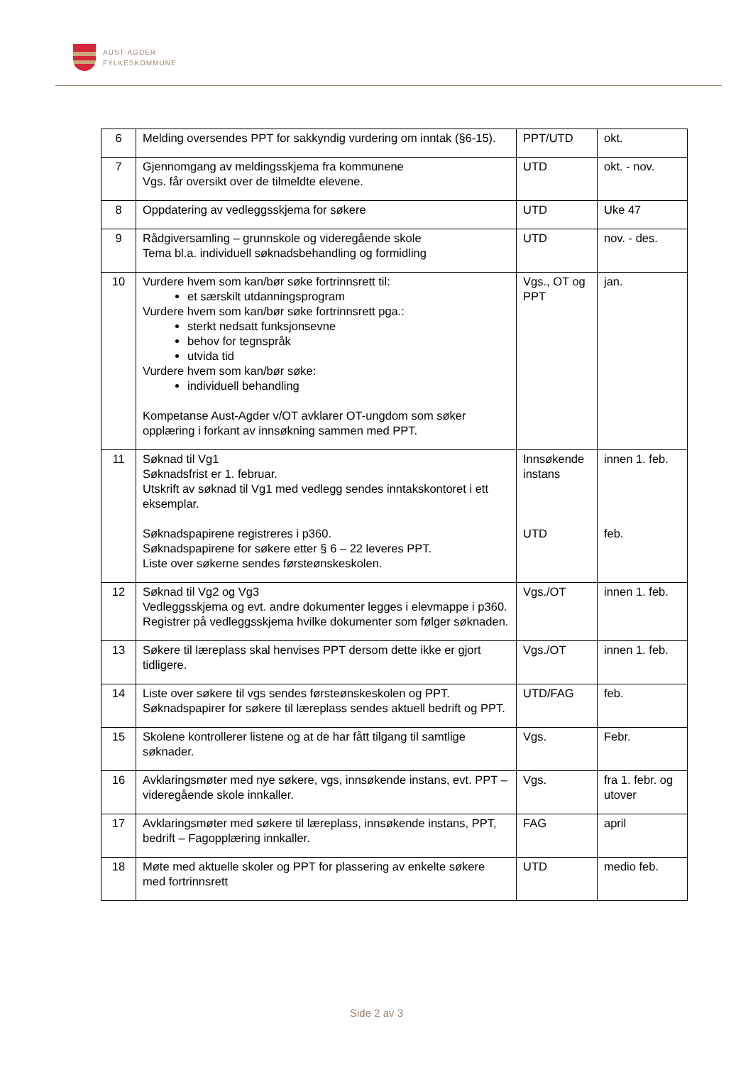AUST-AGDER
FYLKESKOMMUNE
| 6 | Melding oversendes PPT for sakkyndig vurdering om inntak (§6-15). | PPT/UTD | okt. |
| 7 | Gjennomgang av meldingsskjema fra kommunene Vgs. får oversikt over de tilmeldte elevene. | UTD | okt. - nov. |
| 8 | Oppdatering av vedleggsskjema for søkere | UTD | Uke 47 |
| 9 | Rådgiversamling – grunnskole og videregående skole Tema bl.a. individuell søknadsbehandling og formidling | UTD | nov. - des. |
| 10 | Vurdere hvem som kan/bør søke fortrinnsrett til: et særskilt utdanningsprogram Vurdere hvem som kan/bør søke fortrinnsrett pga.: sterkt nedsatt funksjonsevne behov for tegnspråk utvida tid Vurdere hvem som kan/bør søke: individuell behandling Kompetanse Aust-Agder v/OT avklarer OT-ungdom som søker opplæring i forkant av innsøkning sammen med PPT. | Vgs., OT og PPT | jan. |
| 11 | Søknad til Vg1 Søknadsfrist er 1. februar. Utskrift av søknad til Vg1 med vedlegg sendes inntakskontoret i ett eksemplar. Søknadspapirene registreres i p360. Søknadspapirene for søkere etter § 6 – 22 leveres PPT. Liste over søkerne sendes førsteønskeskolen. | Innsøkende instans UTD | innen 1. feb. feb. |
| 12 | Søknad til Vg2 og Vg3 Vedleggsskjema og evt. andre dokumenter legges i elevmappe i p360. Registrer på vedleggsskjema hvilke dokumenter som følger søknaden. | Vgs./OT | innen 1. feb. |
| 13 | Søkere til læreplass skal henvises PPT dersom dette ikke er gjort tidligere. | Vgs./OT | innen 1. feb. |
| 14 | Liste over søkere til vgs sendes førsteønskeskolen og PPT. Søknadspapirer for søkere til læreplass sendes aktuell bedrift og PPT. | UTD/FAG | feb. |
| 15 | Skolene kontrollerer listene og at de har fått tilgang til samtlige søknader. | Vgs. | Febr. |
| 16 | Avklaringsmøter med nye søkere, vgs, innsøkende instans, evt. PPT – videregående skole innkaller. | Vgs. | fra 1. febr. og utover |
| 17 | Avklaringsmøter med søkere til læreplass, innsøkende instans, PPT, bedrift – Fagopplæring innkaller. | FAG | april |
| 18 | Møte med aktuelle skoler og PPT for plassering av enkelte søkere med fortrinnsrett | UTD | medio feb. |
Side 2 av 3